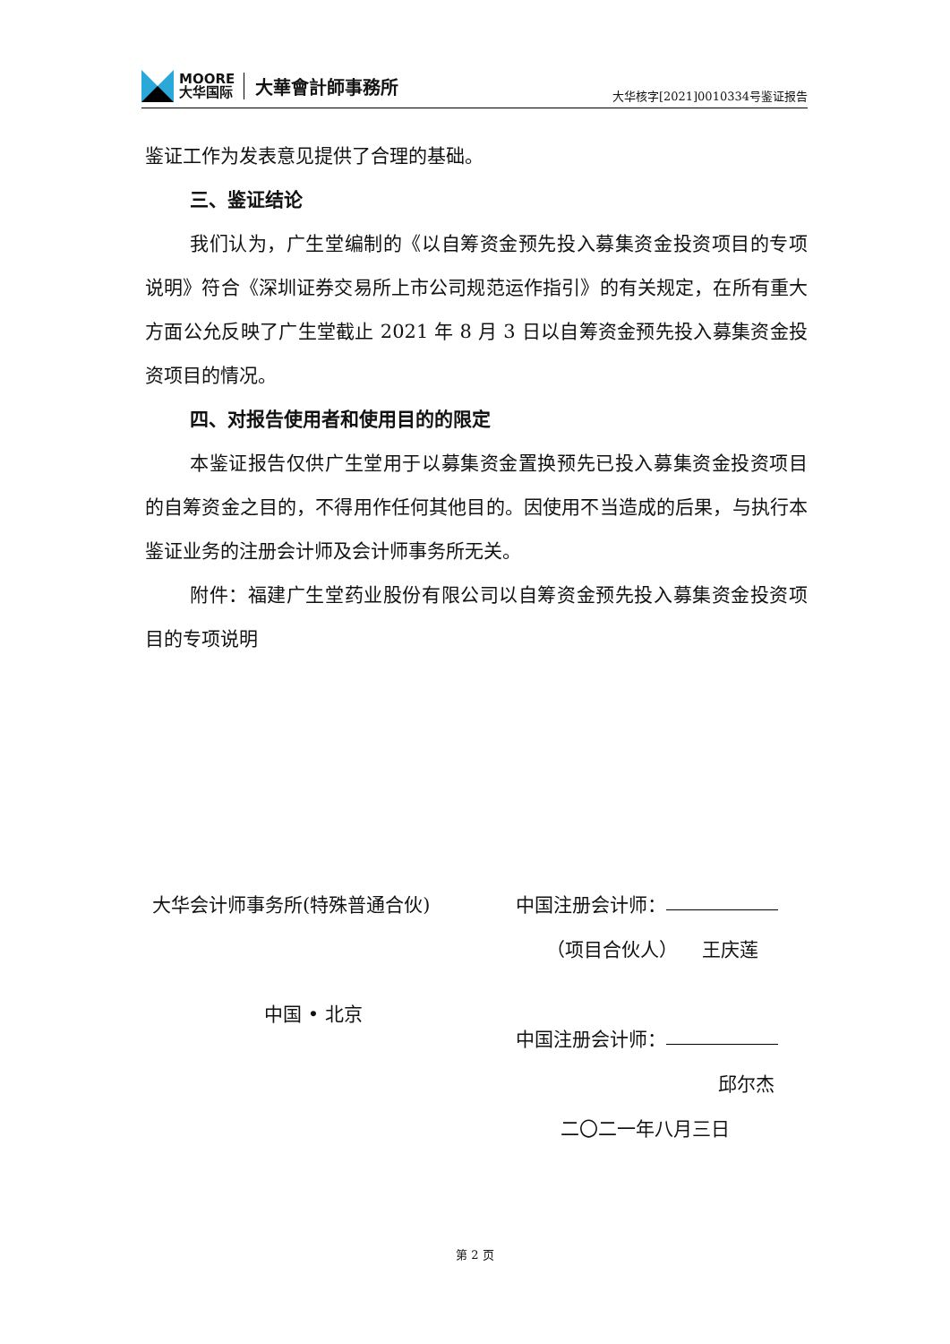MOORE
大华国际
大華會計師事務所
大华核字[2021]0010334号鉴证报告
鉴证工作为发表意见提供了合理的基础。
三、鉴证结论
我们认为，广生堂编制的《以自筹资金预先投入募集资金投资项目的专项说明》符合《深圳证券交易所上市公司规范运作指引》的有关规定，在所有重大方面公允反映了广生堂截止 2021 年 8 月 3 日以自筹资金预先投入募集资金投资项目的情况。
四、对报告使用者和使用目的的限定
本鉴证报告仅供广生堂用于以募集资金置换预先已投入募集资金投资项目的自筹资金之目的，不得用作任何其他目的。因使用不当造成的后果，与执行本鉴证业务的注册会计师及会计师事务所无关。
附件：福建广生堂药业股份有限公司以自筹资金预先投入募集资金投资项目的专项说明
大华会计师事务所(特殊普通合伙) 中国注册会计师：
（项目合伙人） 王庆莲
中国 • 北京
中国注册会计师：
邱尔杰
二〇二一年八月三日
第 2 页